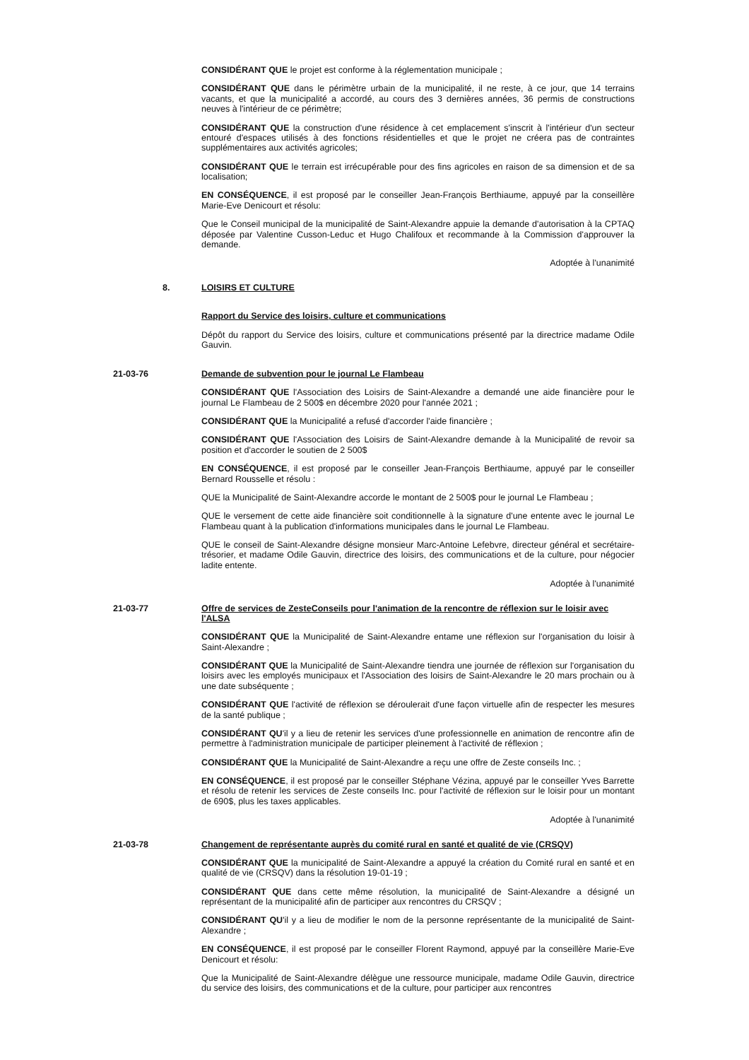CONSIDÉRANT QUE le projet est conforme à la réglementation municipale ;
CONSIDÉRANT QUE dans le périmètre urbain de la municipalité, il ne reste, à ce jour, que 14 terrains vacants, et que la municipalité a accordé, au cours des 3 dernières années, 36 permis de constructions neuves à l'intérieur de ce périmètre;
CONSIDÉRANT QUE la construction d'une résidence à cet emplacement s'inscrit à l'intérieur d'un secteur entouré d'espaces utilisés à des fonctions résidentielles et que le projet ne créera pas de contraintes supplémentaires aux activités agricoles;
CONSIDÉRANT QUE le terrain est irrécupérable pour des fins agricoles en raison de sa dimension et de sa localisation;
EN CONSÉQUENCE, il est proposé par le conseiller Jean-François Berthiaume, appuyé par la conseillère Marie-Eve Denicourt et résolu:
Que le Conseil municipal de la municipalité de Saint-Alexandre appuie la demande d'autorisation à la CPTAQ déposée par Valentine Cusson-Leduc et Hugo Chalifoux et recommande à la Commission d'approuver la demande.
Adoptée à l'unanimité
8. LOISIRS ET CULTURE
Rapport du Service des loisirs, culture et communications
Dépôt du rapport du Service des loisirs, culture et communications présenté par la directrice madame Odile Gauvin.
21-03-76 Demande de subvention pour le journal Le Flambeau
CONSIDÉRANT QUE l'Association des Loisirs de Saint-Alexandre a demandé une aide financière pour le journal Le Flambeau de 2 500$ en décembre 2020 pour l'année 2021 ;
CONSIDÉRANT QUE la Municipalité a refusé d'accorder l'aide financière ;
CONSIDÉRANT QUE l'Association des Loisirs de Saint-Alexandre demande à la Municipalité de revoir sa position et d'accorder le soutien de 2 500$
EN CONSÉQUENCE, il est proposé par le conseiller Jean-François Berthiaume, appuyé par le conseiller Bernard Rousselle et résolu :
QUE la Municipalité de Saint-Alexandre accorde le montant de 2 500$ pour le journal Le Flambeau ;
QUE le versement de cette aide financière soit conditionnelle à la signature d'une entente avec le journal Le Flambeau quant à la publication d'informations municipales dans le journal Le Flambeau.
QUE le conseil de Saint-Alexandre désigne monsieur Marc-Antoine Lefebvre, directeur général et secrétaire-trésorier, et madame Odile Gauvin, directrice des loisirs, des communications et de la culture, pour négocier ladite entente.
Adoptée à l'unanimité
21-03-77 Offre de services de ZesteConseils pour l'animation de la rencontre de réflexion sur le loisir avec l'ALSA
CONSIDÉRANT QUE la Municipalité de Saint-Alexandre entame une réflexion sur l'organisation du loisir à Saint-Alexandre ;
CONSIDÉRANT QUE la Municipalité de Saint-Alexandre tiendra une journée de réflexion sur l'organisation du loisirs avec les employés municipaux et l'Association des loisirs de Saint-Alexandre le 20 mars prochain ou à une date subséquente ;
CONSIDÉRANT QUE l'activité de réflexion se déroulerait d'une façon virtuelle afin de respecter les mesures de la santé publique ;
CONSIDÉRANT QU'il y a lieu de retenir les services d'une professionnelle en animation de rencontre afin de permettre à l'administration municipale de participer pleinement à l'activité de réflexion ;
CONSIDÉRANT QUE la Municipalité de Saint-Alexandre a reçu une offre de Zeste conseils Inc. ;
EN CONSÉQUENCE, il est proposé par le conseiller Stéphane Vézina, appuyé par le conseiller Yves Barrette et résolu de retenir les services de Zeste conseils Inc. pour l'activité de réflexion sur le loisir pour un montant de 690$, plus les taxes applicables.
Adoptée à l'unanimité
21-03-78 Changement de représentante auprès du comité rural en santé et qualité de vie (CRSQV)
CONSIDÉRANT QUE la municipalité de Saint-Alexandre a appuyé la création du Comité rural en santé et en qualité de vie (CRSQV) dans la résolution 19-01-19 ;
CONSIDÉRANT QUE dans cette même résolution, la municipalité de Saint-Alexandre a désigné un représentant de la municipalité afin de participer aux rencontres du CRSQV ;
CONSIDÉRANT QU'il y a lieu de modifier le nom de la personne représentante de la municipalité de Saint-Alexandre ;
EN CONSÉQUENCE, il est proposé par le conseiller Florent Raymond, appuyé par la conseillère Marie-Eve Denicourt et résolu:
Que la Municipalité de Saint-Alexandre délègue une ressource municipale, madame Odile Gauvin, directrice du service des loisirs, des communications et de la culture, pour participer aux rencontres